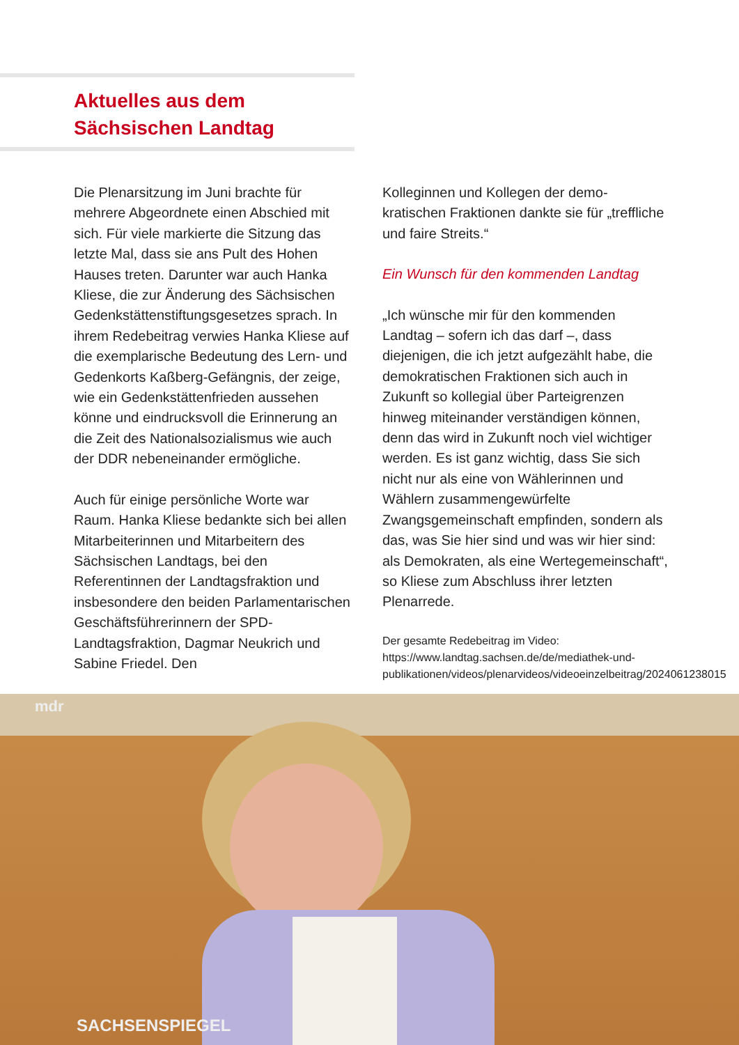Aktuelles aus dem
Sächsischen Landtag
Die Plenarsitzung im Juni brachte für mehrere Abgeordnete einen Abschied mit sich. Für viele markierte die Sitzung das letzte Mal, dass sie ans Pult des Hohen Hauses treten. Darunter war auch Hanka Kliese, die zur Änderung des Sächsischen Gedenkstättenstiftungsgesetzes sprach. In ihrem Redebeitrag verwies Hanka Kliese auf die exemplarische Bedeutung des Lern- und Gedenkorts Kaßberg-Gefängnis, der zeige, wie ein Gedenkstättenfrieden aussehen könne und eindrucksvoll die Erinnerung an die Zeit des Nationalsozialismus wie auch der DDR nebeneinander ermögliche.
Auch für einige persönliche Worte war Raum. Hanka Kliese bedankte sich bei allen Mitarbeiterinnen und Mitarbeitern des Sächsischen Landtags, bei den Referentinnen der Landtagsfraktion und insbesondere den beiden Parlamentarischen Geschäftsführerinnern der SPD-Landtagsfraktion, Dagmar Neukrich und Sabine Friedel. Den
Kolleginnen und Kollegen der demo-kratischen Fraktionen dankte sie für „treffliche und faire Streits.“
Ein Wunsch für den kommenden Landtag
„Ich wünsche mir für den kommenden Landtag – sofern ich das darf –, dass diejenigen, die ich jetzt aufgezählt habe, die demokratischen Fraktionen sich auch in Zukunft so kollegial über Parteigrenzen hinweg miteinander verständigen können, denn das wird in Zukunft noch viel wichtiger werden. Es ist ganz wichtig, dass Sie sich nicht nur als eine von Wählerinnen und Wählern zusammengewürfelte Zwangsgemeinschaft empfinden, sondern als das, was Sie hier sind und was wir hier sind: als Demokraten, als eine Wertegemeinschaft“, so Kliese zum Abschluss ihrer letzten Plenarrede.
Der gesamte Redebeitrag im Video:
https://www.landtag.sachsen.de/de/mediathek-und-publikationen/videos/plenarvideos/videoeinzelbeitrag/2024061238015
mdr
SACHSENSPIEGEL